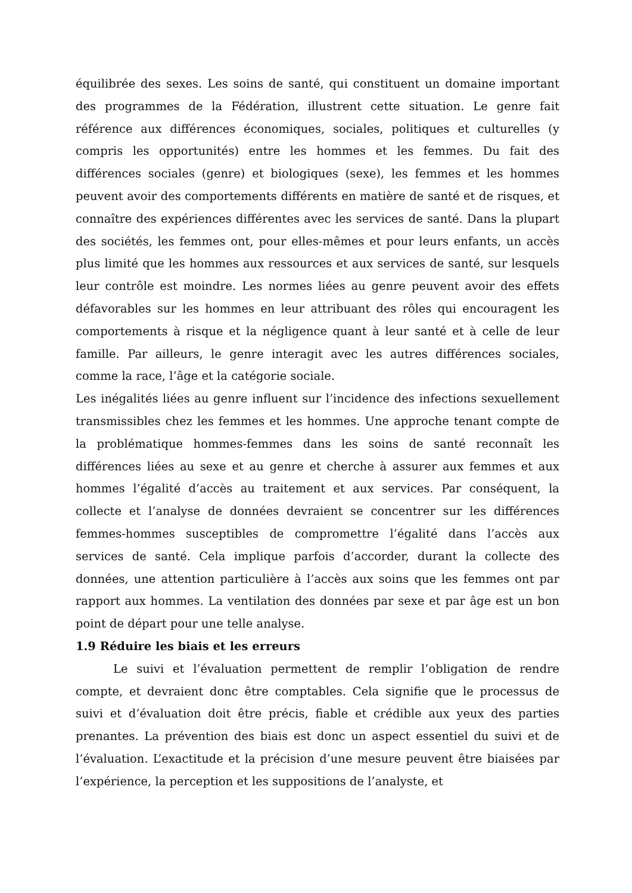équilibrée des sexes. Les soins de santé, qui constituent un domaine important des programmes de la Fédération, illustrent cette situation. Le genre fait référence aux différences économiques, sociales, politiques et culturelles (y compris les opportunités) entre les hommes et les femmes. Du fait des différences sociales (genre) et biologiques (sexe), les femmes et les hommes peuvent avoir des comportements différents en matière de santé et de risques, et connaître des expériences différentes avec les services de santé. Dans la plupart des sociétés, les femmes ont, pour elles-mêmes et pour leurs enfants, un accès plus limité que les hommes aux ressources et aux services de santé, sur lesquels leur contrôle est moindre. Les normes liées au genre peuvent avoir des effets défavorables sur les hommes en leur attribuant des rôles qui encouragent les comportements à risque et la négligence quant à leur santé et à celle de leur famille. Par ailleurs, le genre interagit avec les autres différences sociales, comme la race, l’âge et la catégorie sociale.
Les inégalités liées au genre influent sur l’incidence des infections sexuellement transmissibles chez les femmes et les hommes. Une approche tenant compte de la problématique hommes-femmes dans les soins de santé reconnaît les différences liées au sexe et au genre et cherche à assurer aux femmes et aux hommes l’égalité d’accès au traitement et aux services. Par conséquent, la collecte et l’analyse de données devraient se concentrer sur les différences femmes-hommes susceptibles de compromettre l’égalité dans l’accès aux services de santé. Cela implique parfois d’accorder, durant la collecte des données, une attention particulière à l’accès aux soins que les femmes ont par rapport aux hommes. La ventilation des données par sexe et par âge est un bon point de départ pour une telle analyse.
1.9 Réduire les biais et les erreurs
Le suivi et l’évaluation permettent de remplir l’obligation de rendre compte, et devraient donc être comptables. Cela signifie que le processus de suivi et d’évaluation doit être précis, fiable et crédible aux yeux des parties prenantes. La prévention des biais est donc un aspect essentiel du suivi et de l’évaluation. L’exactitude et la précision d’une mesure peuvent être biaisées par l’expérience, la perception et les suppositions de l’analyste, et